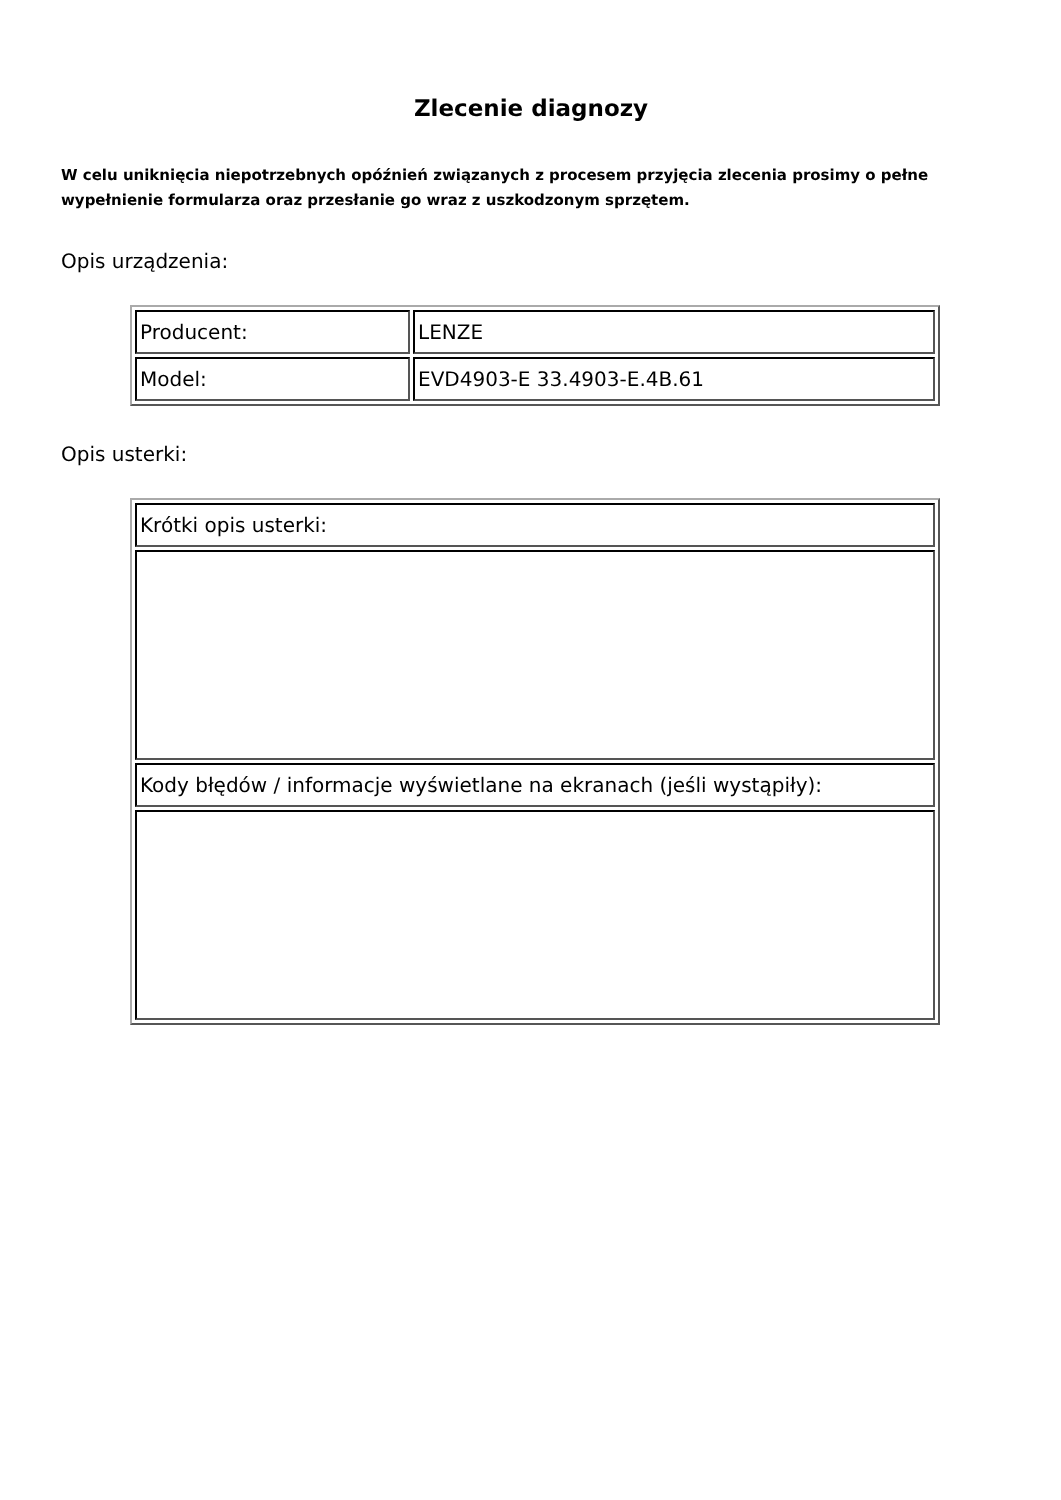Zlecenie diagnozy
W celu uniknięcia niepotrzebnych opóźnień związanych z procesem przyjęcia zlecenia prosimy o pełne wypełnienie formularza oraz przesłanie go wraz z uszkodzonym sprzętem.
Opis urządzenia:
| Producent: | LENZE |
| Model: | EVD4903-E 33.4903-E.4B.61 |
Opis usterki:
| Krótki opis usterki: |
| Kody błędów / informacje wyświetlane na ekranach (jeśli wystąpiły): |